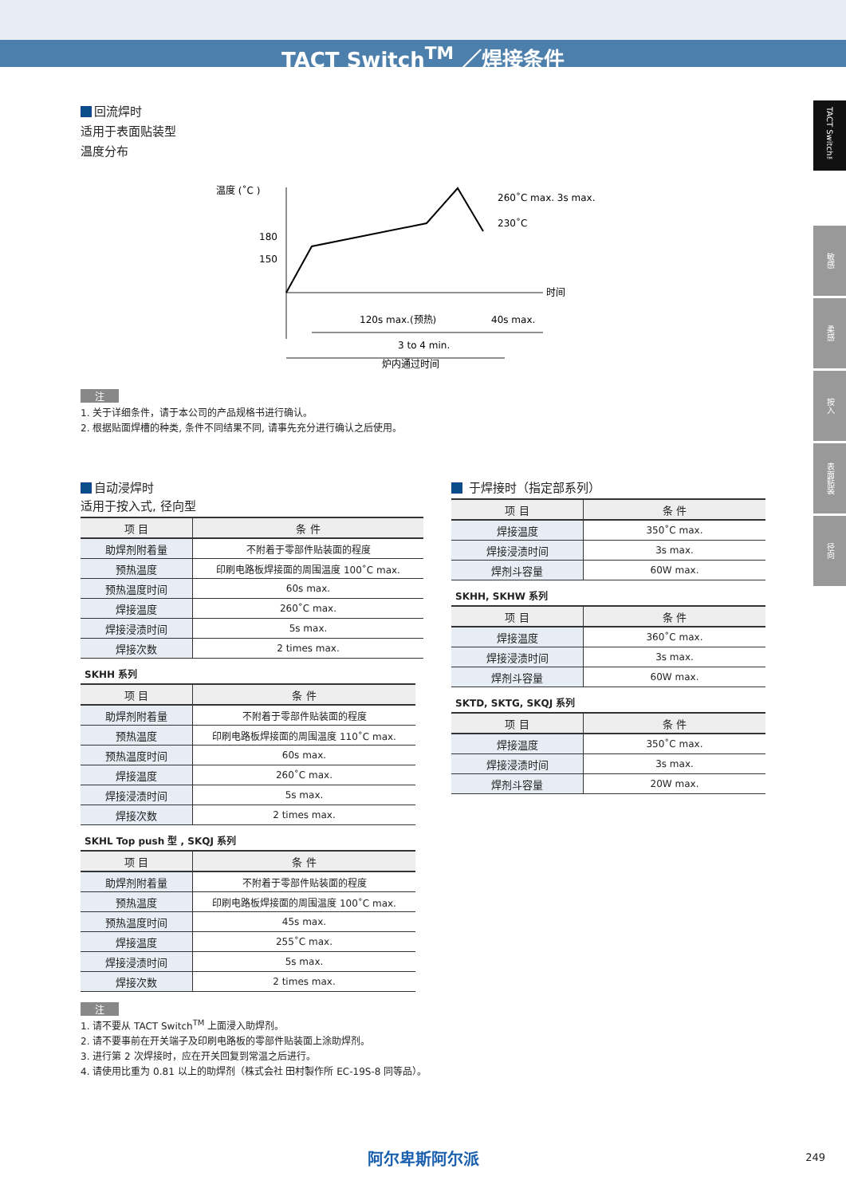TACT Switch<sup>TM</sup> ／焊接条件
TACT Switch™
敏感
柔感
按入
表面贴装
径向
回流焊时
适用于表面贴装型
温度分布
温度 (˚C )
180
150
时间
260˚C max. 3s max.
230˚C
120s max.(预热)
40s max.
3 to 4 min.
炉内通过时间
注
1. 关于详细条件，请于本公司的产品规格书进行确认。
2. 根据贴面焊槽的种类, 条件不同结果不同, 请事先充分进行确认之后使用。
自动浸焊时
适用于按入式, 径向型
| 项 目 | 条 件 |
| --- | --- |
| 助焊剂附着量 | 不附着于零部件贴装面的程度 |
| 预热温度 | 印刷电路板焊接面的周围温度 100˚C max. |
| 预热温度时间 | 60s max. |
| 焊接温度 | 260˚C max. |
| 焊接浸渍时间 | 5s max. |
| 焊接次数 | 2 times max. |
SKHH 系列
| 项 目 | 条 件 |
| --- | --- |
| 助焊剂附着量 | 不附着于零部件贴装面的程度 |
| 预热温度 | 印刷电路板焊接面的周围温度 110˚C max. |
| 预热温度时间 | 60s max. |
| 焊接温度 | 260˚C max. |
| 焊接浸渍时间 | 5s max. |
| 焊接次数 | 2 times max. |
SKHL Top push 型 , SKQJ 系列
| 项 目 | 条 件 |
| --- | --- |
| 助焊剂附着量 | 不附着于零部件贴装面的程度 |
| 预热温度 | 印刷电路板焊接面的周围温度 100˚C max. |
| 预热温度时间 | 45s max. |
| 焊接温度 | 255˚C max. |
| 焊接浸渍时间 | 5s max. |
| 焊接次数 | 2 times max. |
注
1. 请不要从 TACT Switch<sup>TM</sup> 上面浸入助焊剂。
2. 请不要事前在开关端子及印刷电路板的零部件贴装面上涂助焊剂。
3. 进行第 2 次焊接时，应在开关回复到常温之后进行。
4. 请使用比重为 0.81 以上的助焊剂（株式会社 田村製作所 EC-19S-8 同等品）。
于焊接时（指定部系列）
| 项 目 | 条 件 |
| --- | --- |
| 焊接温度 | 350˚C max. |
| 焊接浸渍时间 | 3s max. |
| 焊剂斗容量 | 60W max. |
SKHH, SKHW 系列
| 项 目 | 条 件 |
| --- | --- |
| 焊接温度 | 360˚C max. |
| 焊接浸渍时间 | 3s max. |
| 焊剂斗容量 | 60W max. |
SKTD, SKTG, SKQJ 系列
| 项 目 | 条 件 |
| --- | --- |
| 焊接温度 | 350˚C max. |
| 焊接浸渍时间 | 3s max. |
| 焊剂斗容量 | 20W max. |
阿尔卑斯阿尔派 249